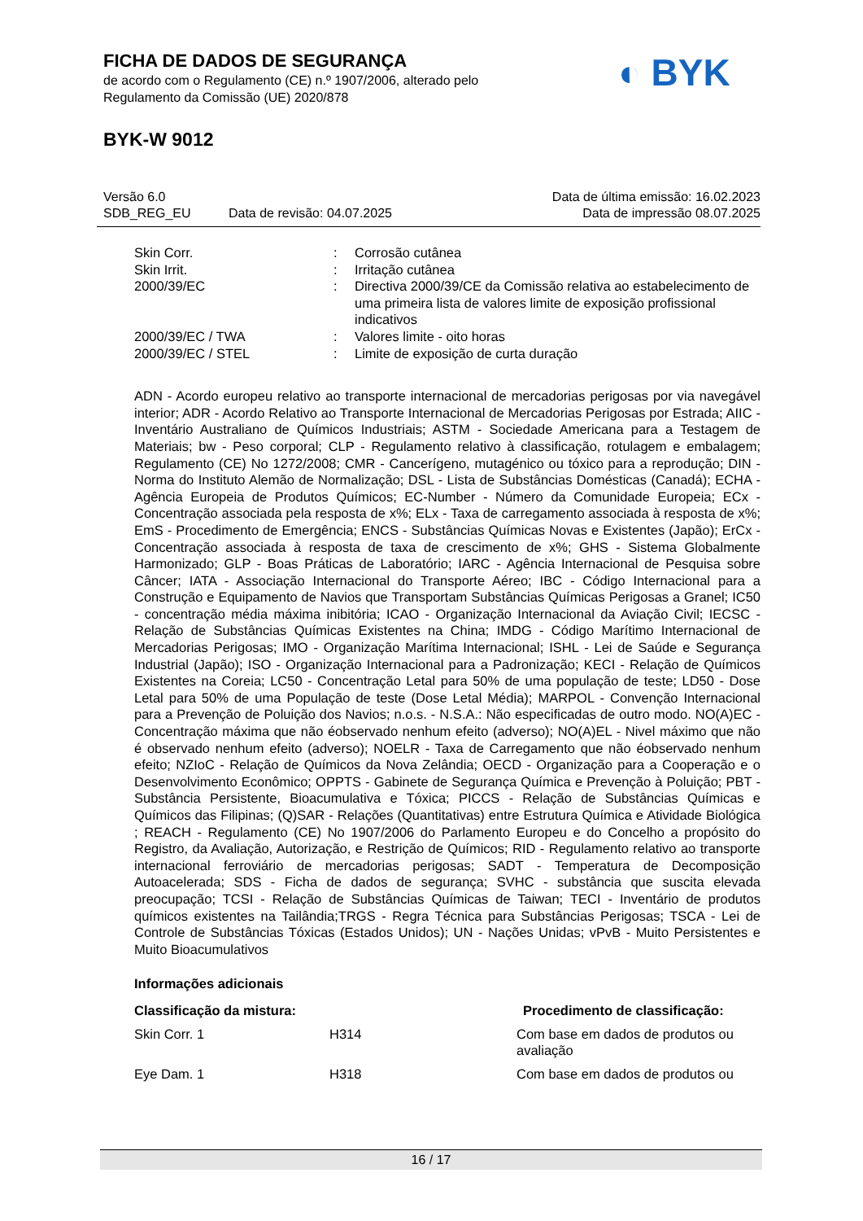FICHA DE DADOS DE SEGURANÇA
de acordo com o Regulamento (CE) n.º 1907/2006, alterado pelo
Regulamento da Comissão (UE) 2020/878
BYK-W 9012
◐ BYK
| Versão 6.0 | | Data de última emissão: 16.02.2023 |
| SDB_REG_EU | Data de revisão: 04.07.2025 | Data de impressão 08.07.2025 |
| Skin Corr. | : | Corrosão cutânea |
| Skin Irrit. | : | Irritação cutânea |
| 2000/39/EC | : | Directiva 2000/39/CE da Comissão relativa ao estabelecimento de uma primeira lista de valores limite de exposição profissional indicativos |
| 2000/39/EC / TWA | : | Valores limite - oito horas |
| 2000/39/EC / STEL | : | Limite de exposição de curta duração |
ADN - Acordo europeu relativo ao transporte internacional de mercadorias perigosas por via navegável interior; ADR - Acordo Relativo ao Transporte Internacional de Mercadorias Perigosas por Estrada; AIIC - Inventário Australiano de Químicos Industriais; ASTM - Sociedade Americana para a Testagem de Materiais; bw - Peso corporal; CLP - Regulamento relativo à classificação, rotulagem e embalagem; Regulamento (CE) No 1272/2008; CMR - Cancerígeno, mutagénico ou tóxico para a reprodução; DIN - Norma do Instituto Alemão de Normalização; DSL - Lista de Substâncias Domésticas (Canadá); ECHA - Agência Europeia de Produtos Químicos; EC-Number - Número da Comunidade Europeia; ECx - Concentração associada pela resposta de x%; ELx - Taxa de carregamento associada à resposta de x%; EmS - Procedimento de Emergência; ENCS - Substâncias Químicas Novas e Existentes (Japão); ErCx - Concentração associada à resposta de taxa de crescimento de x%; GHS - Sistema Globalmente Harmonizado; GLP - Boas Práticas de Laboratório; IARC - Agência Internacional de Pesquisa sobre Câncer; IATA - Associação Internacional do Transporte Aéreo; IBC - Código Internacional para a Construção e Equipamento de Navios que Transportam Substâncias Químicas Perigosas a Granel; IC50 - concentração média máxima inibitória; ICAO - Organização Internacional da Aviação Civil; IECSC - Relação de Substâncias Químicas Existentes na China; IMDG - Código Marítimo Internacional de Mercadorias Perigosas; IMO - Organização Marítima Internacional; ISHL - Lei de Saúde e Segurança Industrial (Japão); ISO - Organização Internacional para a Padronização; KECI - Relação de Químicos Existentes na Coreia; LC50 - Concentração Letal para 50% de uma população de teste; LD50 - Dose Letal para 50% de uma População de teste (Dose Letal Média); MARPOL - Convenção Internacional para a Prevenção de Poluição dos Navios; n.o.s. - N.S.A.: Não especificadas de outro modo. NO(A)EC - Concentração máxima que não éobservado nenhum efeito (adverso); NO(A)EL - Nivel máximo que não é observado nenhum efeito (adverso); NOELR - Taxa de Carregamento que não éobservado nenhum efeito; NZIoC - Relação de Químicos da Nova Zelândia; OECD - Organização para a Cooperação e o Desenvolvimento Econômico; OPPTS - Gabinete de Segurança Química e Prevenção à Poluição; PBT - Substância Persistente, Bioacumulativa e Tóxica; PICCS - Relação de Substâncias Químicas e Químicos das Filipinas; (Q)SAR - Relações (Quantitativas) entre Estrutura Química e Atividade Biológica ; REACH - Regulamento (CE) No 1907/2006 do Parlamento Europeu e do Concelho a propósito do Registro, da Avaliação, Autorização, e Restrição de Químicos; RID - Regulamento relativo ao transporte internacional ferroviário de mercadorias perigosas; SADT - Temperatura de Decomposição Autoacelerada; SDS - Ficha de dados de segurança; SVHC - substância que suscita elevada preocupação; TCSI - Relação de Substâncias Químicas de Taiwan; TECI - Inventário de produtos químicos existentes na Tailândia;TRGS - Regra Técnica para Substâncias Perigosas; TSCA - Lei de Controle de Substâncias Tóxicas (Estados Unidos); UN - Nações Unidas; vPvB - Muito Persistentes e Muito Bioacumulativos
Informações adicionais
| Classificação da mistura: | | Procedimento de classificação: |
| --- | --- | --- |
| Skin Corr. 1 | H314 | Com base em dados de produtos ou avaliação |
| Eye Dam. 1 | H318 | Com base em dados de produtos ou |
16 / 17